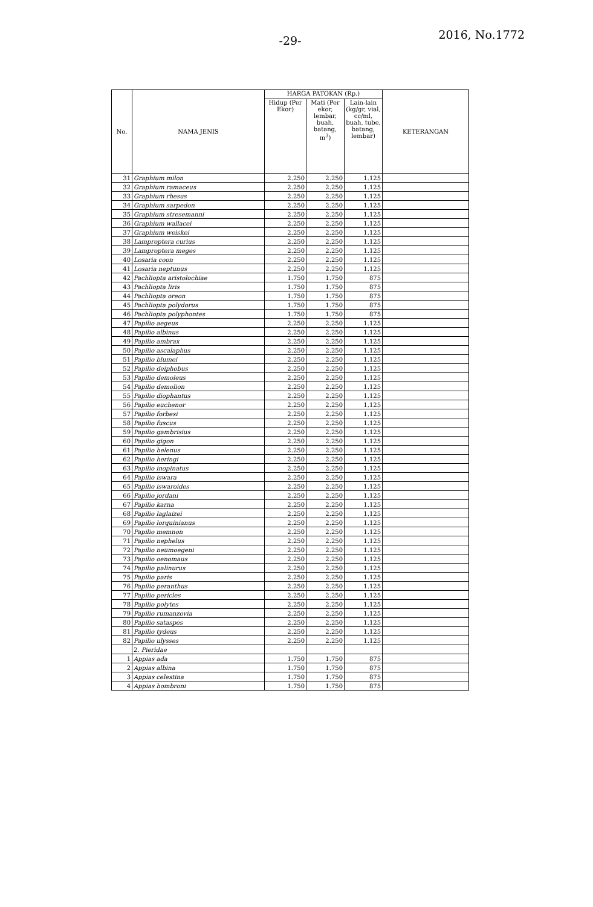-29- 2016, No.1772
| No. | NAMA JENIS | HARGA PATOKAN (Rp.) | | | KETERANGAN |
| --- | --- | --- | --- | --- | --- |
| | | Hidup (Per Ekor) | Mati (Per ekor, lembar, buah, batang, m<sup>3</sup>) | Lain-lain (kg/gr, vial, cc/ml, buah, tube, batang, lembar) | |
| 31 | Graphium milon | 2.250 | 2.250 | 1.125 | |
| 32 | Graphium ramaceus | 2.250 | 2.250 | 1.125 | |
| 33 | Graphium rhesus | 2.250 | 2.250 | 1.125 | |
| 34 | Graphium sarpedon | 2.250 | 2.250 | 1.125 | |
| 35 | Graphium stresemanni | 2.250 | 2.250 | 1.125 | |
| 36 | Graphium wallacei | 2.250 | 2.250 | 1.125 | |
| 37 | Graphium weiskei | 2.250 | 2.250 | 1.125 | |
| 38 | Lamproptera curius | 2.250 | 2.250 | 1.125 | |
| 39 | Lamproptera meges | 2.250 | 2.250 | 1.125 | |
| 40 | Losaria coon | 2.250 | 2.250 | 1.125 | |
| 41 | Losaria neptunus | 2.250 | 2.250 | 1.125 | |
| 42 | Pachliopta aristolochiae | 1.750 | 1.750 | 875 | |
| 43 | Pachliopta liris | 1.750 | 1.750 | 875 | |
| 44 | Pachliopta oreon | 1.750 | 1.750 | 875 | |
| 45 | Pachliopta polydorus | 1.750 | 1.750 | 875 | |
| 46 | Pachliopta polyphontes | 1.750 | 1.750 | 875 | |
| 47 | Papilio aegeus | 2.250 | 2.250 | 1.125 | |
| 48 | Papilio albinus | 2.250 | 2.250 | 1.125 | |
| 49 | Papilio ambrax | 2.250 | 2.250 | 1.125 | |
| 50 | Papilio ascalaphus | 2.250 | 2.250 | 1.125 | |
| 51 | Papilio blumei | 2.250 | 2.250 | 1.125 | |
| 52 | Papilio deiphobus | 2.250 | 2.250 | 1.125 | |
| 53 | Papilio demoleus | 2.250 | 2.250 | 1.125 | |
| 54 | Papilio demolion | 2.250 | 2.250 | 1.125 | |
| 55 | Papilio diophantus | 2.250 | 2.250 | 1.125 | |
| 56 | Papilio euchenor | 2.250 | 2.250 | 1.125 | |
| 57 | Papilio forbesi | 2.250 | 2.250 | 1.125 | |
| 58 | Papilio fuscus | 2.250 | 2.250 | 1.125 | |
| 59 | Papilio gambrisius | 2.250 | 2.250 | 1.125 | |
| 60 | Papilio gigon | 2.250 | 2.250 | 1.125 | |
| 61 | Papilio helenus | 2.250 | 2.250 | 1.125 | |
| 62 | Papilio heringi | 2.250 | 2.250 | 1.125 | |
| 63 | Papilio inopinatus | 2.250 | 2.250 | 1.125 | |
| 64 | Papilio iswara | 2.250 | 2.250 | 1.125 | |
| 65 | Papilio iswaroides | 2.250 | 2.250 | 1.125 | |
| 66 | Papilio jordani | 2.250 | 2.250 | 1.125 | |
| 67 | Papilio karna | 2.250 | 2.250 | 1.125 | |
| 68 | Papilio laglaizei | 2.250 | 2.250 | 1.125 | |
| 69 | Papilio lorquinianus | 2.250 | 2.250 | 1.125 | |
| 70 | Papilio memnon | 2.250 | 2.250 | 1.125 | |
| 71 | Papilio nephelus | 2.250 | 2.250 | 1.125 | |
| 72 | Papilio neumoegeni | 2.250 | 2.250 | 1.125 | |
| 73 | Papilio oenomaus | 2.250 | 2.250 | 1.125 | |
| 74 | Papilio palinurus | 2.250 | 2.250 | 1.125 | |
| 75 | Papilio paris | 2.250 | 2.250 | 1.125 | |
| 76 | Papilio peranthus | 2.250 | 2.250 | 1.125 | |
| 77 | Papilio pericles | 2.250 | 2.250 | 1.125 | |
| 78 | Papilio polytes | 2.250 | 2.250 | 1.125 | |
| 79 | Papilio rumanzovia | 2.250 | 2.250 | 1.125 | |
| 80 | Papilio sataspes | 2.250 | 2.250 | 1.125 | |
| 81 | Papilio tydeus | 2.250 | 2.250 | 1.125 | |
| 82 | Papilio ulysses | 2.250 | 2.250 | 1.125 | |
| | 2. Pieridae | | | | |
| 1 | Appias ada | 1.750 | 1.750 | 875 | |
| 2 | Appias albina | 1.750 | 1.750 | 875 | |
| 3 | Appias celestina | 1.750 | 1.750 | 875 | |
| 4 | Appias hombroni | 1.750 | 1.750 | 875 | |